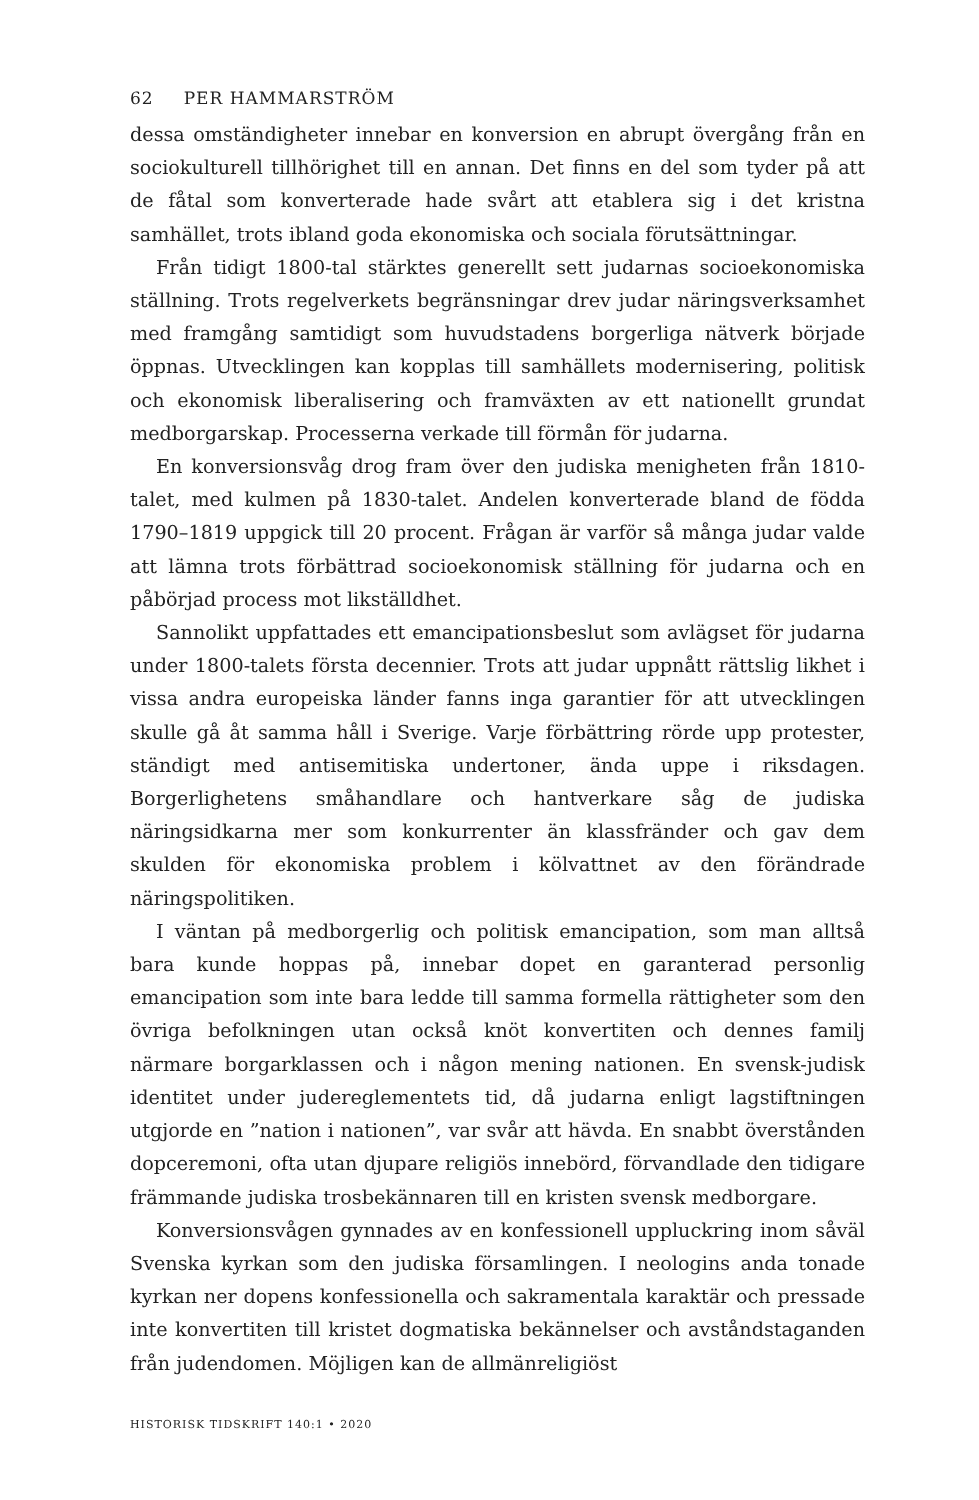62 PER HAMMARSTRÖM
dessa omständigheter innebar en konversion en abrupt övergång från en sociokulturell tillhörighet till en annan. Det finns en del som tyder på att de fåtal som konverterade hade svårt att etablera sig i det kristna samhället, trots ibland goda ekonomiska och sociala förutsättningar.
Från tidigt 1800-tal stärktes generellt sett judarnas socioekonomiska ställning. Trots regelverkets begränsningar drev judar näringsverksamhet med framgång samtidigt som huvudstadens borgerliga nätverk började öppnas. Utvecklingen kan kopplas till samhällets modernisering, politisk och ekonomisk liberalisering och framväxten av ett nationellt grundat medborgarskap. Processerna verkade till förmån för judarna.
En konversionsvåg drog fram över den judiska menigheten från 1810-talet, med kulmen på 1830-talet. Andelen konverterade bland de födda 1790–1819 uppgick till 20 procent. Frågan är varför så många judar valde att lämna trots förbättrad socioekonomisk ställning för judarna och en påbörjad process mot likställdhet.
Sannolikt uppfattades ett emancipationsbeslut som avlägset för judarna under 1800-talets första decennier. Trots att judar uppnått rättslig likhet i vissa andra europeiska länder fanns inga garantier för att utvecklingen skulle gå åt samma håll i Sverige. Varje förbättring rörde upp protester, ständigt med antisemitiska undertoner, ända uppe i riksdagen. Borgerlighetens småhandlare och hantverkare såg de judiska näringsidkarna mer som konkurrenter än klassfränder och gav dem skulden för ekonomiska problem i kölvattnet av den förändrade näringspolitiken.
I väntan på medborgerlig och politisk emancipation, som man alltså bara kunde hoppas på, innebar dopet en garanterad personlig emancipation som inte bara ledde till samma formella rättigheter som den övriga befolkningen utan också knöt konvertiten och dennes familj närmare borgarklassen och i någon mening nationen. En svensk-judisk identitet under judereglementets tid, då judarna enligt lagstiftningen utgjorde en ”nation i nationen”, var svår att hävda. En snabbt överstånden dopceremoni, ofta utan djupare religiös innebörd, förvandlade den tidigare främmande judiska trosbekännaren till en kristen svensk medborgare.
Konversionsvågen gynnades av en konfessionell uppluckring inom såväl Svenska kyrkan som den judiska församlingen. I neologins anda tonade kyrkan ner dopens konfessionella och sakramentala karaktär och pressade inte konvertiten till kristet dogmatiska bekännelser och avståndstaganden från judendomen. Möjligen kan de allmänreligiöst
HISTORISK TIDSKRIFT 140:1 • 2020